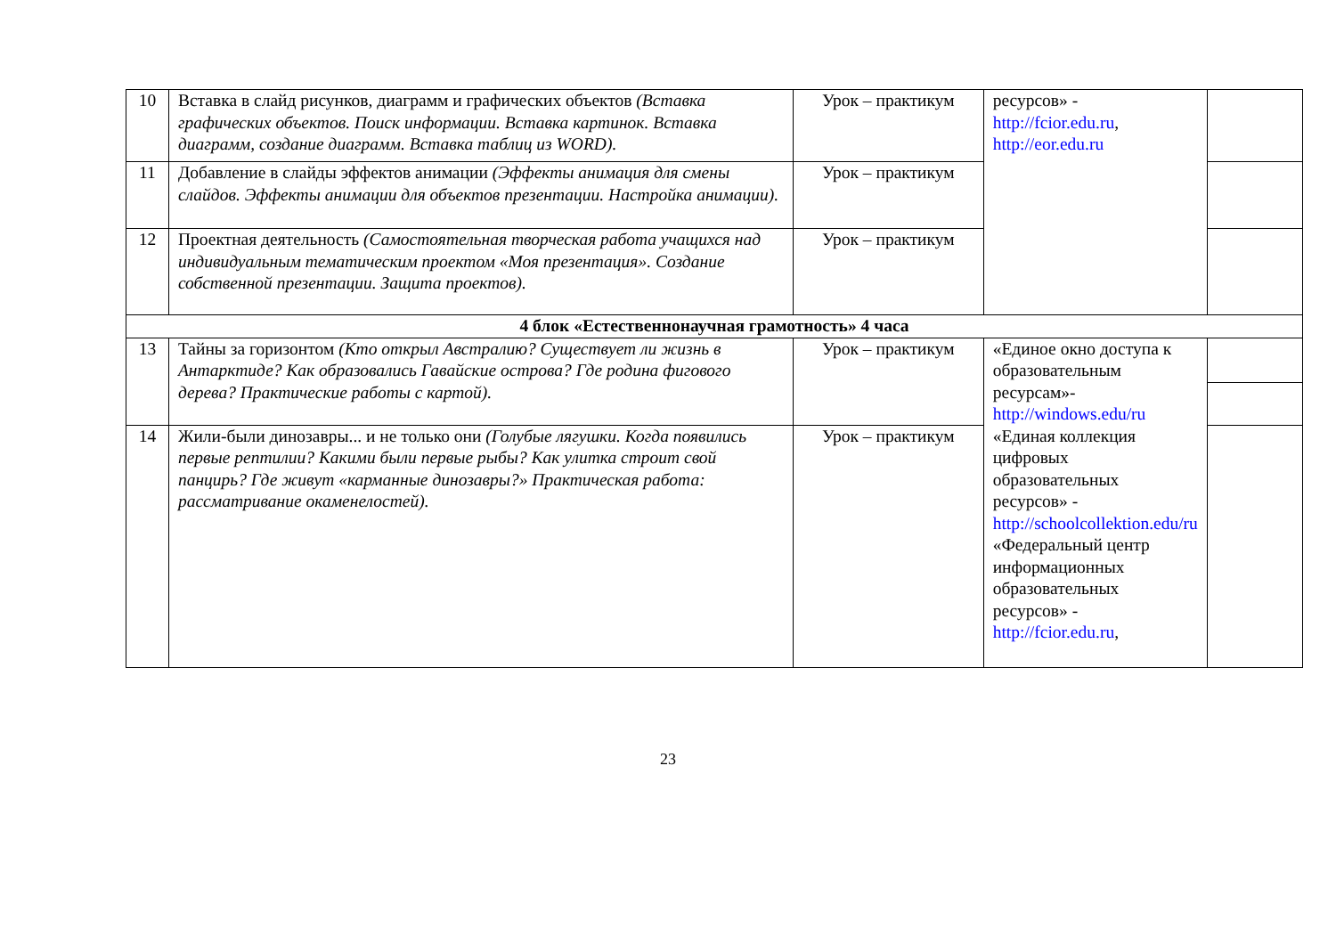| 10 | Вставка в слайд рисунков, диаграмм и графических объектов (Вставка графических объектов. Поиск информации. Вставка картинок. Вставка диаграмм, создание диаграмм. Вставка таблиц из WORD). | Урок – практикум | ресурсов» - http://fcior.edu.ru , http://eor.edu.ru | |
| 11 | Добавление в слайды эффектов анимации (Эффекты анимация для смены слайдов. Эффекты анимации для объектов презентации. Настройка анимации). | Урок – практикум | | |
| 12 | Проектная деятельность (Самостоятельная творческая работа учащихся над индивидуальным тематическим проектом «Моя презентация». Создание собственной презентации. Защита проектов). | Урок – практикум | | |
| 4 блок «Естественнонаучная грамотность» 4 часа | | | | |
| 13 | Тайны за горизонтом (Кто открыл Австралию? Существует ли жизнь в Антарктиде? Как образовались Гавайские острова? Где родина фигового дерева? Практические работы с картой). | Урок – практикум | «Единое окно доступа к образовательным ресурсам»- http://windows.edu/ru «Единая коллекция цифровых образовательных ресурсов» - http://schoolcollektion.edu/ru «Федеральный центр информационных образовательных ресурсов» - http://fcior.edu.ru , | |
| 14 | Жили-были динозавры... и не только они (Голубые лягушки. Когда появились первые рептилии? Какими были первые рыбы? Как улитка строит свой панцирь? Где живут «карманные динозавры?» Практическая работа: рассматривание окаменелостей). | Урок – практикум | | |
23